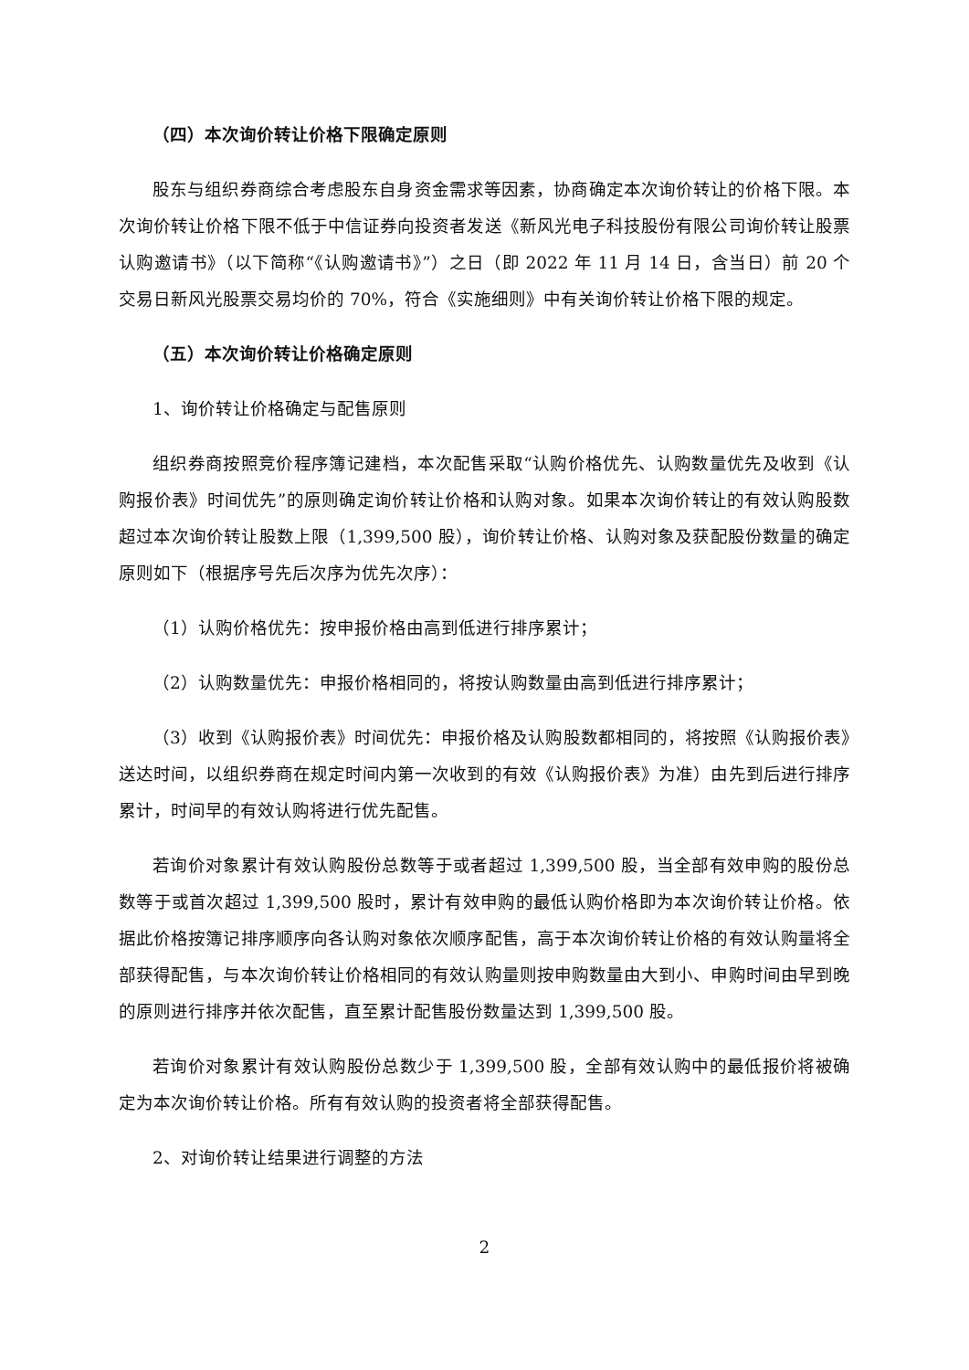（四）本次询价转让价格下限确定原则
股东与组织券商综合考虑股东自身资金需求等因素，协商确定本次询价转让的价格下限。本次询价转让价格下限不低于中信证券向投资者发送《新风光电子科技股份有限公司询价转让股票认购邀请书》（以下简称“《认购邀请书》”）之日（即 2022 年 11 月 14 日，含当日）前 20 个交易日新风光股票交易均价的 70%，符合《实施细则》中有关询价转让价格下限的规定。
（五）本次询价转让价格确定原则
1、询价转让价格确定与配售原则
组织券商按照竞价程序簿记建档，本次配售采取“认购价格优先、认购数量优先及收到《认购报价表》时间优先”的原则确定询价转让价格和认购对象。如果本次询价转让的有效认购股数超过本次询价转让股数上限（1,399,500 股），询价转让价格、认购对象及获配股份数量的确定原则如下（根据序号先后次序为优先次序）：
（1）认购价格优先：按申报价格由高到低进行排序累计；
（2）认购数量优先：申报价格相同的，将按认购数量由高到低进行排序累计；
（3）收到《认购报价表》时间优先：申报价格及认购股数都相同的，将按照《认购报价表》送达时间，以组织券商在规定时间内第一次收到的有效《认购报价表》为准）由先到后进行排序累计，时间早的有效认购将进行优先配售。
若询价对象累计有效认购股份总数等于或者超过 1,399,500 股，当全部有效申购的股份总数等于或首次超过 1,399,500 股时，累计有效申购的最低认购价格即为本次询价转让价格。依据此价格按簿记排序顺序向各认购对象依次顺序配售，高于本次询价转让价格的有效认购量将全部获得配售，与本次询价转让价格相同的有效认购量则按申购数量由大到小、申购时间由早到晚的原则进行排序并依次配售，直至累计配售股份数量达到 1,399,500 股。
若询价对象累计有效认购股份总数少于 1,399,500 股，全部有效认购中的最低报价将被确定为本次询价转让价格。所有有效认购的投资者将全部获得配售。
2、对询价转让结果进行调整的方法
2